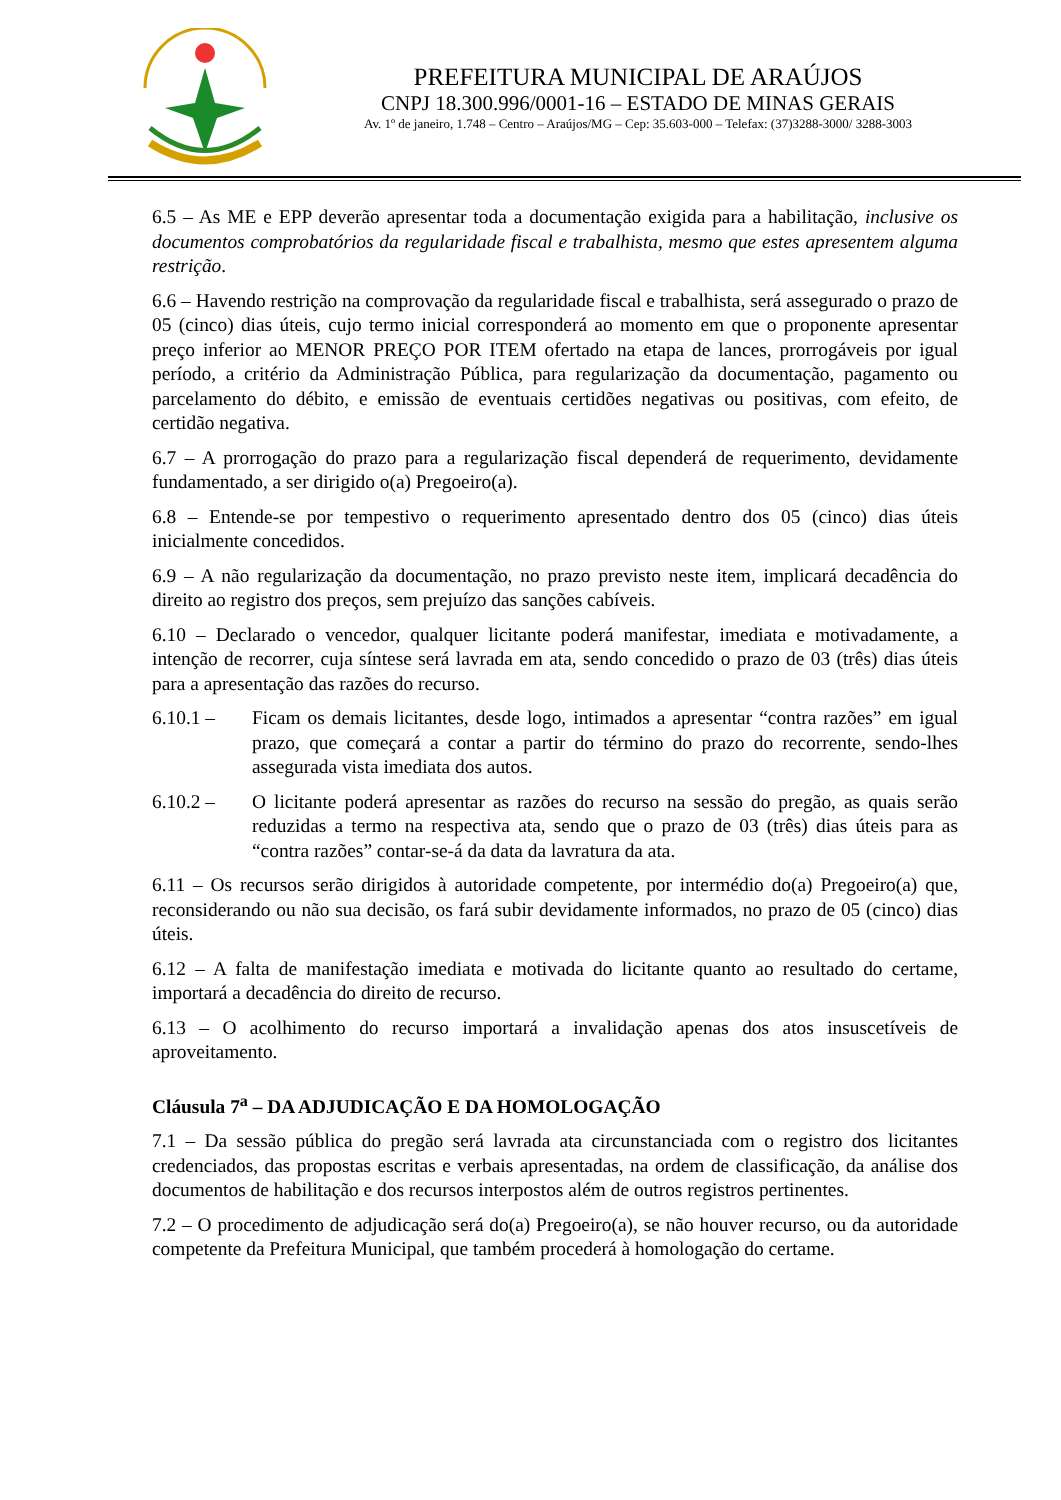PREFEITURA MUNICIPAL DE ARAÚJOS
CNPJ 18.300.996/0001-16 – ESTADO DE MINAS GERAIS
Av. 1º de janeiro, 1.748 – Centro – Araújos/MG – Cep: 35.603-000 – Telefax: (37)3288-3000/ 3288-3003
6.5 – As ME e EPP deverão apresentar toda a documentação exigida para a habilitação, inclusive os documentos comprobatórios da regularidade fiscal e trabalhista, mesmo que estes apresentem alguma restrição.
6.6 – Havendo restrição na comprovação da regularidade fiscal e trabalhista, será assegurado o prazo de 05 (cinco) dias úteis, cujo termo inicial corresponderá ao momento em que o proponente apresentar preço inferior ao MENOR PREÇO POR ITEM ofertado na etapa de lances, prorrogáveis por igual período, a critério da Administração Pública, para regularização da documentação, pagamento ou parcelamento do débito, e emissão de eventuais certidões negativas ou positivas, com efeito, de certidão negativa.
6.7 – A prorrogação do prazo para a regularização fiscal dependerá de requerimento, devidamente fundamentado, a ser dirigido o(a) Pregoeiro(a).
6.8 – Entende-se por tempestivo o requerimento apresentado dentro dos 05 (cinco) dias úteis inicialmente concedidos.
6.9 – A não regularização da documentação, no prazo previsto neste item, implicará decadência do direito ao registro dos preços, sem prejuízo das sanções cabíveis.
6.10 – Declarado o vencedor, qualquer licitante poderá manifestar, imediata e motivadamente, a intenção de recorrer, cuja síntese será lavrada em ata, sendo concedido o prazo de 03 (três) dias úteis para a apresentação das razões do recurso.
6.10.1 – Ficam os demais licitantes, desde logo, intimados a apresentar “contra razões” em igual prazo, que começará a contar a partir do término do prazo do recorrente, sendo-lhes assegurada vista imediata dos autos.
6.10.2 – O licitante poderá apresentar as razões do recurso na sessão do pregão, as quais serão reduzidas a termo na respectiva ata, sendo que o prazo de 03 (três) dias úteis para as “contra razões” contar-se-á da data da lavratura da ata.
6.11 – Os recursos serão dirigidos à autoridade competente, por intermédio do(a) Pregoeiro(a) que, reconsiderando ou não sua decisão, os fará subir devidamente informados, no prazo de 05 (cinco) dias úteis.
6.12 – A falta de manifestação imediata e motivada do licitante quanto ao resultado do certame, importará a decadência do direito de recurso.
6.13 – O acolhimento do recurso importará a invalidação apenas dos atos insuscetíveis de aproveitamento.
Cláusula 7<sup>a</sup> – DA ADJUDICAÇÃO E DA HOMOLOGAÇÃO
7.1 – Da sessão pública do pregão será lavrada ata circunstanciada com o registro dos licitantes credenciados, das propostas escritas e verbais apresentadas, na ordem de classificação, da análise dos documentos de habilitação e dos recursos interpostos além de outros registros pertinentes.
7.2 – O procedimento de adjudicação será do(a) Pregoeiro(a), se não houver recurso, ou da autoridade competente da Prefeitura Municipal, que também procederá à homologação do certame.